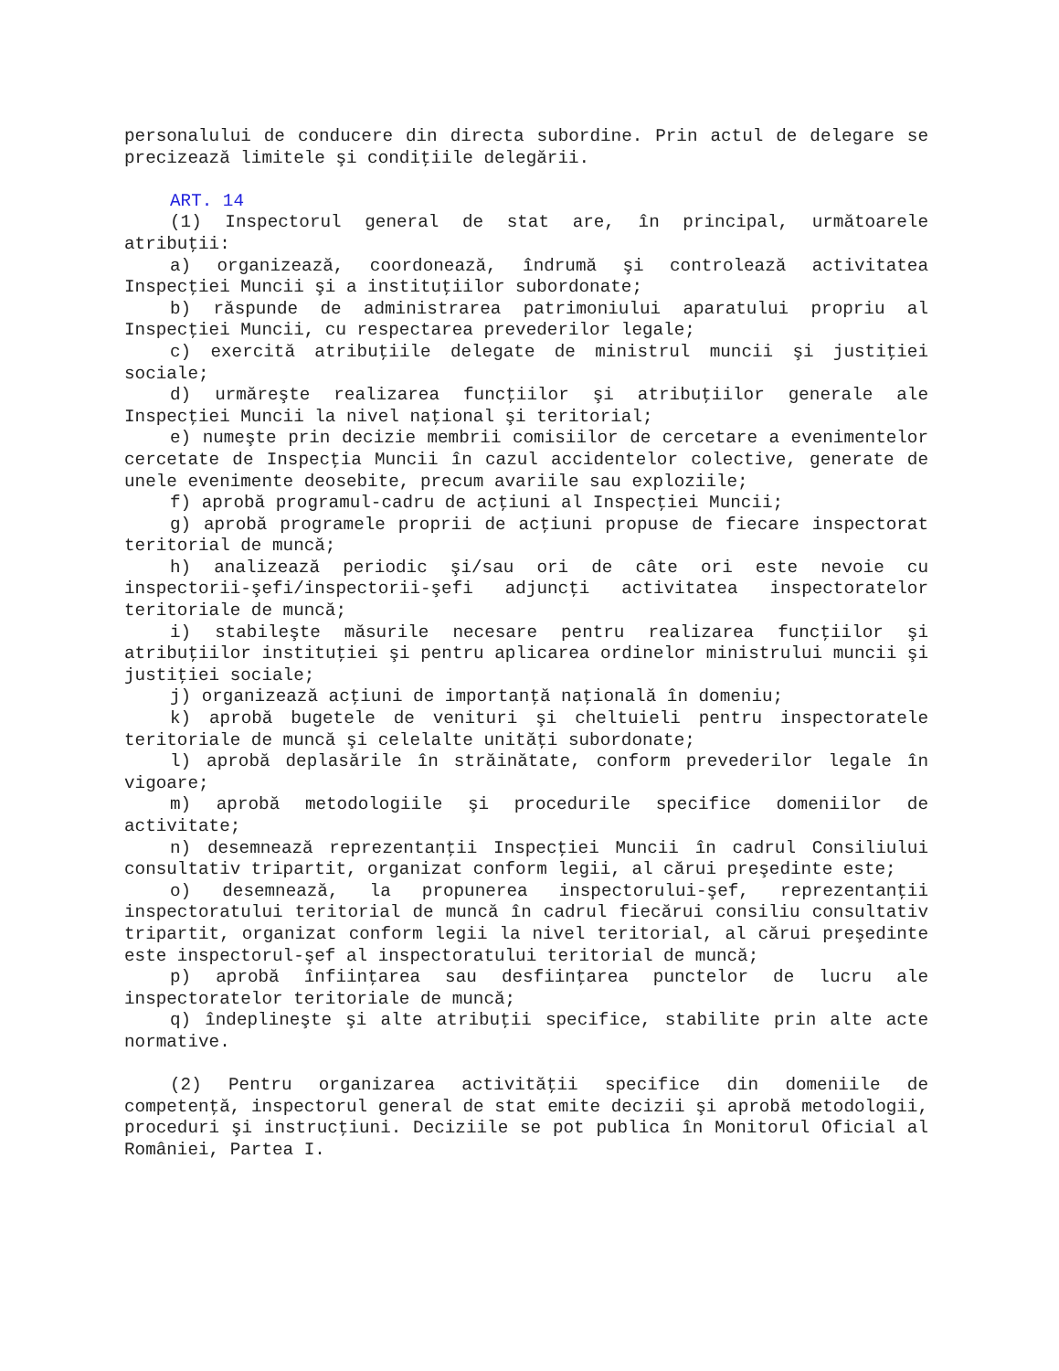personalului de conducere din directa subordine. Prin actul de delegare se precizează limitele şi condiţiile delegării.
ART. 14
(1) Inspectorul general de stat are, în principal, următoarele atribuţii:
a) organizează, coordonează, îndrumă şi controlează activitatea Inspecţiei Muncii şi a instituţiilor subordonate;
b) răspunde de administrarea patrimoniului aparatului propriu al Inspecţiei Muncii, cu respectarea prevederilor legale;
c) exercită atribuţiile delegate de ministrul muncii şi justiţiei sociale;
d) urmăreşte realizarea funcţiilor şi atribuţiilor generale ale Inspecţiei Muncii la nivel naţional şi teritorial;
e) numeşte prin decizie membrii comisiilor de cercetare a evenimentelor cercetate de Inspecţia Muncii în cazul accidentelor colective, generate de unele evenimente deosebite, precum avariile sau exploziile;
f) aprobă programul-cadru de acţiuni al Inspecţiei Muncii;
g) aprobă programele proprii de acţiuni propuse de fiecare inspectorat teritorial de muncă;
h) analizează periodic şi/sau ori de câte ori este nevoie cu inspectorii-şefi/inspectorii-şefi adjuncţi activitatea inspectoratelor teritoriale de muncă;
i) stabileşte măsurile necesare pentru realizarea funcţiilor şi atribuţiilor instituţiei şi pentru aplicarea ordinelor ministrului muncii şi justiţiei sociale;
j) organizează acţiuni de importanţă naţională în domeniu;
k) aprobă bugetele de venituri şi cheltuieli pentru inspectoratele teritoriale de muncă şi celelalte unităţi subordonate;
l) aprobă deplasările în străinătate, conform prevederilor legale în vigoare;
m) aprobă metodologiile şi procedurile specifice domeniilor de activitate;
n) desemnează reprezentanţii Inspecţiei Muncii în cadrul Consiliului consultativ tripartit, organizat conform legii, al cărui preşedinte este;
o) desemnează, la propunerea inspectorului-şef, reprezentanţii inspectoratului teritorial de muncă în cadrul fiecărui consiliu consultativ tripartit, organizat conform legii la nivel teritorial, al cărui preşedinte este inspectorul-şef al inspectoratului teritorial de muncă;
p) aprobă înfiinţarea sau desfiinţarea punctelor de lucru ale inspectoratelor teritoriale de muncă;
q) îndeplineşte şi alte atribuţii specifice, stabilite prin alte acte normative.
(2) Pentru organizarea activităţii specifice din domeniile de competenţă, inspectorul general de stat emite decizii şi aprobă metodologii, proceduri şi instrucţiuni. Deciziile se pot publica în Monitorul Oficial al României, Partea I.